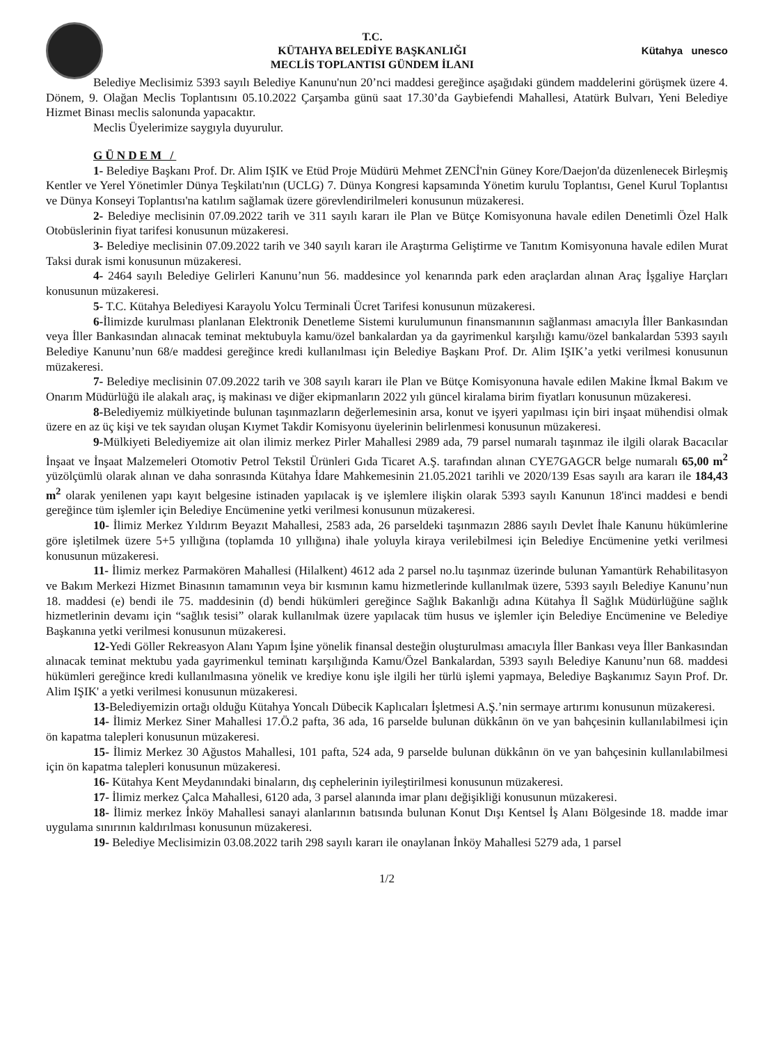T.C.
KÜTAHYA BELEDİYE BAŞKANLIĞI
MECLİS TOPLANTISI GÜNDEM İLANI
Kütahya unesco
Belediye Meclisimiz 5393 sayılı Belediye Kanunu'nun 20’nci maddesi gereğince aşağıdaki gündem maddelerini görüşmek üzere 4. Dönem, 9. Olağan Meclis Toplantısını 05.10.2022 Çarşamba günü saat 17.30’da Gaybiefendi Mahallesi, Atatürk Bulvarı, Yeni Belediye Hizmet Binası meclis salonunda yapacaktır.
Meclis Üyelerimize saygıyla duyurulur.
GÜNDEM /
1- Belediye Başkanı Prof. Dr. Alim IŞIK ve Etüd Proje Müdürü Mehmet ZENCİ'nin Güney Kore/Daejon'da düzenlenecek Birleşmiş Kentler ve Yerel Yönetimler Dünya Teşkilatı'nın (UCLG) 7. Dünya Kongresi kapsamında Yönetim kurulu Toplantısı, Genel Kurul Toplantısı ve Dünya Konseyi Toplantısı'na katılım sağlamak üzere görevlendirilmeleri konusunun müzakeresi.
2- Belediye meclisinin 07.09.2022 tarih ve 311 sayılı kararı ile Plan ve Bütçe Komisyonuna havale edilen Denetimli Özel Halk Otobüslerinin fiyat tarifesi konusunun müzakeresi.
3- Belediye meclisinin 07.09.2022 tarih ve 340 sayılı kararı ile Araştırma Geliştirme ve Tanıtım Komisyonuna havale edilen Murat Taksi durak ismi konusunun müzakeresi.
4- 2464 sayılı Belediye Gelirleri Kanunu’nun 56. maddesince yol kenarında park eden araçlardan alınan Araç İşgaliye Harçları konusunun müzakeresi.
5- T.C. Kütahya Belediyesi Karayolu Yolcu Terminali Ücret Tarifesi konusunun müzakeresi.
6-İlimizde kurulması planlanan Elektronik Denetleme Sistemi kurulumunun finansmanının sağlanması amacıyla İller Bankasından veya İller Bankasından alınacak teminat mektubuyla kamu/özel bankalardan ya da gayrimenkul karşılığı kamu/özel bankalardan 5393 sayılı Belediye Kanunu’nun 68/e maddesi gereğince kredi kullanılması için Belediye Başkanı Prof. Dr. Alim IŞIK’a yetki verilmesi konusunun müzakeresi.
7- Belediye meclisinin 07.09.2022 tarih ve 308 sayılı kararı ile Plan ve Bütçe Komisyonuna havale edilen Makine İkmal Bakım ve Onarım Müdürlüğü ile alakalı araç, iş makinası ve diğer ekipmanların 2022 yılı güncel kiralama birim fiyatları konusunun müzakeresi.
8-Belediyemiz mülkiyetinde bulunan taşınmazların değerlemesinin arsa, konut ve işyeri yapılması için biri inşaat mühendisi olmak üzere en az üç kişi ve tek sayıdan oluşan Kıymet Takdir Komisyonu üyelerinin belirlenmesi konusunun müzakeresi.
9-Mülkiyeti Belediyemize ait olan ilimiz merkez Pirler Mahallesi 2989 ada, 79 parsel numaralı taşınmaz ile ilgili olarak Bacacılar İnşaat ve İnşaat Malzemeleri Otomotiv Petrol Tekstil Ürünleri Gıda Ticaret A.Ş. tarafından alınan CYE7GAGCR belge numaralı 65,00 m<sup>2</sup> yüzölçümlü olarak alınan ve daha sonrasında Kütahya İdare Mahkemesinin 21.05.2021 tarihli ve 2020/139 Esas sayılı ara kararı ile 184,43 m<sup>2</sup> olarak yenilenen yapı kayıt belgesine istinaden yapılacak iş ve işlemlere ilişkin olarak 5393 sayılı Kanunun 18'inci maddesi e bendi gereğince tüm işlemler için Belediye Encümenine yetki verilmesi konusunun müzakeresi.
10- İlimiz Merkez Yıldırım Beyazıt Mahallesi, 2583 ada, 26 parseldeki taşınmazın 2886 sayılı Devlet İhale Kanunu hükümlerine göre işletilmek üzere 5+5 yıllığına (toplamda 10 yıllığına) ihale yoluyla kiraya verilebilmesi için Belediye Encümenine yetki verilmesi konusunun müzakeresi.
11- İlimiz merkez Parmakören Mahallesi (Hilalkent) 4612 ada 2 parsel no.lu taşınmaz üzerinde bulunan Yamantürk Rehabilitasyon ve Bakım Merkezi Hizmet Binasının tamamının veya bir kısmının kamu hizmetlerinde kullanılmak üzere, 5393 sayılı Belediye Kanunu’nun 18. maddesi (e) bendi ile 75. maddesinin (d) bendi hükümleri gereğince Sağlık Bakanlığı adına Kütahya İl Sağlık Müdürlüğüne sağlık hizmetlerinin devamı için “sağlık tesisi” olarak kullanılmak üzere yapılacak tüm husus ve işlemler için Belediye Encümenine ve Belediye Başkanına yetki verilmesi konusunun müzakeresi.
12-Yedi Göller Rekreasyon Alanı Yapım İşine yönelik finansal desteğin oluşturulması amacıyla İller Bankası veya İller Bankasından alınacak teminat mektubu yada gayrimenkul teminatı karşılığında Kamu/Özel Bankalardan, 5393 sayılı Belediye Kanunu’nun 68. maddesi hükümleri gereğince kredi kullanılmasına yönelik ve krediye konu işle ilgili her türlü işlemi yapmaya, Belediye Başkanımız Sayın Prof. Dr. Alim IŞIK' a yetki verilmesi konusunun müzakeresi.
13-Belediyemizin ortağı olduğu Kütahya Yoncalı Dübecik Kaplıcaları İşletmesi A.Ş.’nin sermaye artırımı konusunun müzakeresi.
14- İlimiz Merkez Siner Mahallesi 17.Ö.2 pafta, 36 ada, 16 parselde bulunan dükkânın ön ve yan bahçesinin kullanılabilmesi için ön kapatma talepleri konusunun müzakeresi.
15- İlimiz Merkez 30 Ağustos Mahallesi, 101 pafta, 524 ada, 9 parselde bulunan dükkânın ön ve yan bahçesinin kullanılabilmesi için ön kapatma talepleri konusunun müzakeresi.
16- Kütahya Kent Meydanındaki binaların, dış cephelerinin iyileştirilmesi konusunun müzakeresi.
17- İlimiz merkez Çalca Mahallesi, 6120 ada, 3 parsel alanında imar planı değişikliği konusunun müzakeresi.
18- İlimiz merkez İnköy Mahallesi sanayi alanlarının batısında bulunan Konut Dışı Kentsel İş Alanı Bölgesinde 18. madde imar uygulama sınırının kaldırılması konusunun müzakeresi.
19- Belediye Meclisimizin 03.08.2022 tarih 298 sayılı kararı ile onaylanan İnköy Mahallesi 5279 ada, 1 parsel
1/2